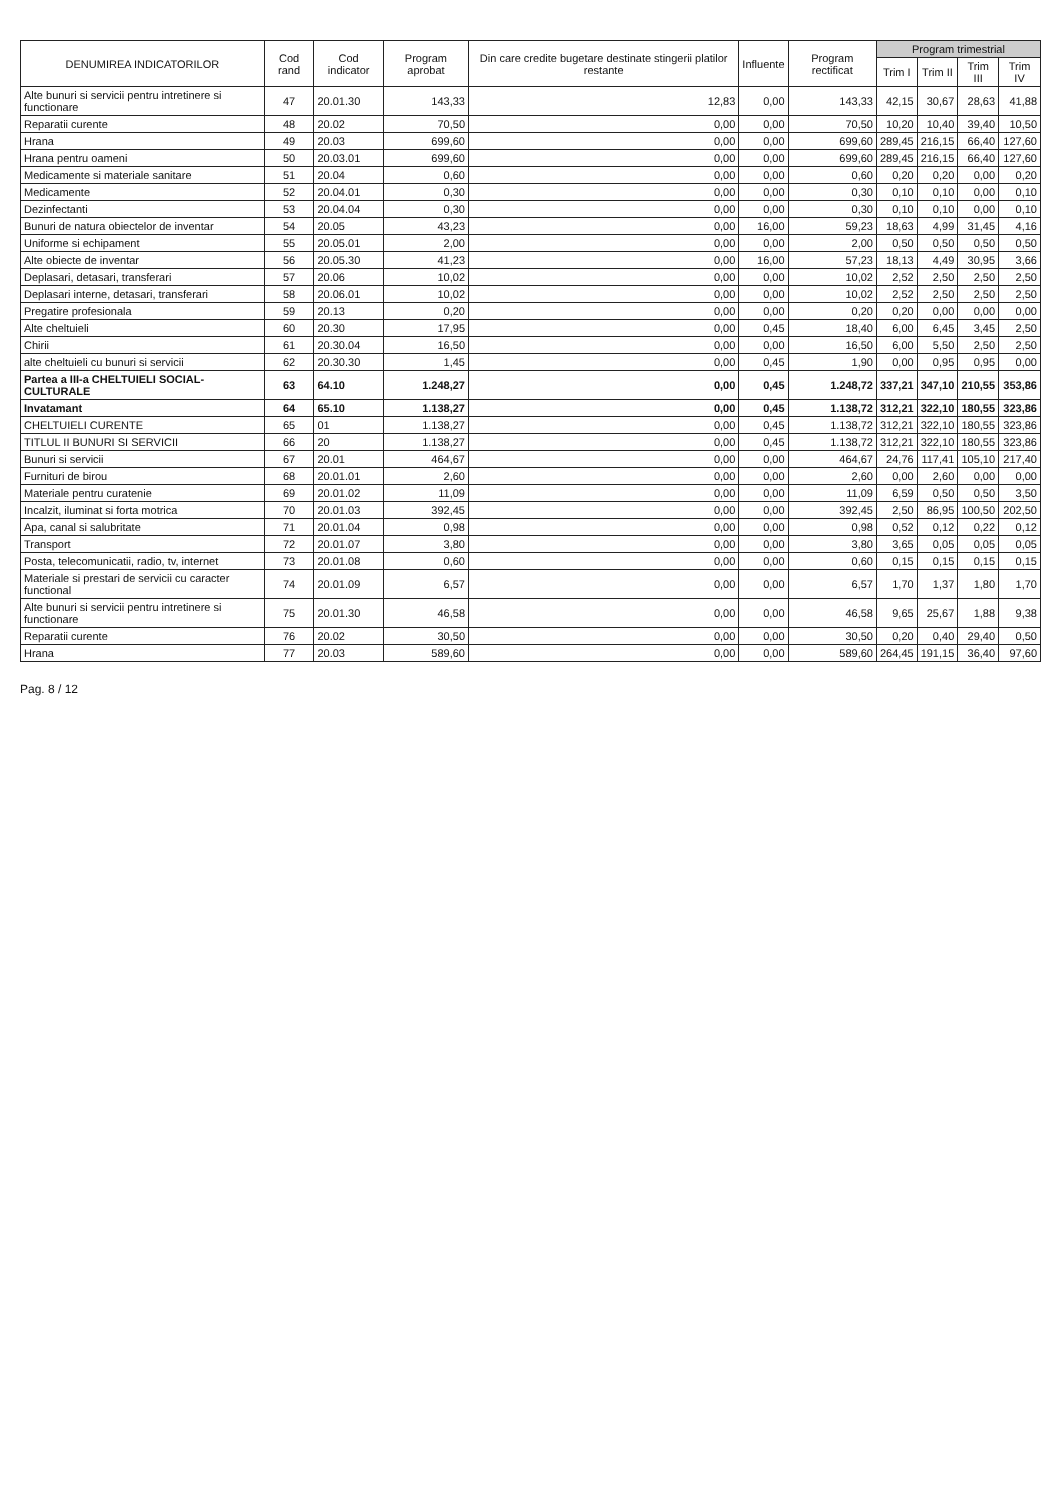| DENUMIREA INDICATORILOR | Cod rand | Cod indicator | Program aprobat | Din care credite bugetare destinate stingerii platilor restante | Influente | Program rectificat | Program trimestrial | | | |
| --- | --- | --- | --- | --- | --- | --- | --- | --- | --- | --- |
| | | | | | | | Trim I | Trim II | Trim III | Trim IV |
| Alte bunuri si servicii pentru intretinere si functionare | 47 | 20.01.30 | 143,33 | 12,83 | 0,00 | 143,33 | 42,15 | 30,67 | 28,63 | 41,88 |
| Reparatii curente | 48 | 20.02 | 70,50 | 0,00 | 0,00 | 70,50 | 10,20 | 10,40 | 39,40 | 10,50 |
| Hrana | 49 | 20.03 | 699,60 | 0,00 | 0,00 | 699,60 | 289,45 | 216,15 | 66,40 | 127,60 |
| Hrana pentru oameni | 50 | 20.03.01 | 699,60 | 0,00 | 0,00 | 699,60 | 289,45 | 216,15 | 66,40 | 127,60 |
| Medicamente si materiale sanitare | 51 | 20.04 | 0,60 | 0,00 | 0,00 | 0,60 | 0,20 | 0,20 | 0,00 | 0,20 |
| Medicamente | 52 | 20.04.01 | 0,30 | 0,00 | 0,00 | 0,30 | 0,10 | 0,10 | 0,00 | 0,10 |
| Dezinfectanti | 53 | 20.04.04 | 0,30 | 0,00 | 0,00 | 0,30 | 0,10 | 0,10 | 0,00 | 0,10 |
| Bunuri de natura obiectelor de inventar | 54 | 20.05 | 43,23 | 0,00 | 16,00 | 59,23 | 18,63 | 4,99 | 31,45 | 4,16 |
| Uniforme si echipament | 55 | 20.05.01 | 2,00 | 0,00 | 0,00 | 2,00 | 0,50 | 0,50 | 0,50 | 0,50 |
| Alte obiecte de inventar | 56 | 20.05.30 | 41,23 | 0,00 | 16,00 | 57,23 | 18,13 | 4,49 | 30,95 | 3,66 |
| Deplasari, detasari, transferari | 57 | 20.06 | 10,02 | 0,00 | 0,00 | 10,02 | 2,52 | 2,50 | 2,50 | 2,50 |
| Deplasari interne, detasari, transferari | 58 | 20.06.01 | 10,02 | 0,00 | 0,00 | 10,02 | 2,52 | 2,50 | 2,50 | 2,50 |
| Pregatire profesionala | 59 | 20.13 | 0,20 | 0,00 | 0,00 | 0,20 | 0,20 | 0,00 | 0,00 | 0,00 |
| Alte cheltuieli | 60 | 20.30 | 17,95 | 0,00 | 0,45 | 18,40 | 6,00 | 6,45 | 3,45 | 2,50 |
| Chirii | 61 | 20.30.04 | 16,50 | 0,00 | 0,00 | 16,50 | 6,00 | 5,50 | 2,50 | 2,50 |
| alte cheltuieli cu bunuri si servicii | 62 | 20.30.30 | 1,45 | 0,00 | 0,45 | 1,90 | 0,00 | 0,95 | 0,95 | 0,00 |
| Partea a III-a CHELTUIELI SOCIAL-CULTURALE | 63 | 64.10 | 1.248,27 | 0,00 | 0,45 | 1.248,72 | 337,21 | 347,10 | 210,55 | 353,86 |
| Invatamant | 64 | 65.10 | 1.138,27 | 0,00 | 0,45 | 1.138,72 | 312,21 | 322,10 | 180,55 | 323,86 |
| CHELTUIELI CURENTE | 65 | 01 | 1.138,27 | 0,00 | 0,45 | 1.138,72 | 312,21 | 322,10 | 180,55 | 323,86 |
| TITLUL II BUNURI SI SERVICII | 66 | 20 | 1.138,27 | 0,00 | 0,45 | 1.138,72 | 312,21 | 322,10 | 180,55 | 323,86 |
| Bunuri si servicii | 67 | 20.01 | 464,67 | 0,00 | 0,00 | 464,67 | 24,76 | 117,41 | 105,10 | 217,40 |
| Furnituri de birou | 68 | 20.01.01 | 2,60 | 0,00 | 0,00 | 2,60 | 0,00 | 2,60 | 0,00 | 0,00 |
| Materiale pentru curatenie | 69 | 20.01.02 | 11,09 | 0,00 | 0,00 | 11,09 | 6,59 | 0,50 | 0,50 | 3,50 |
| Incalzit, iluminat si forta motrica | 70 | 20.01.03 | 392,45 | 0,00 | 0,00 | 392,45 | 2,50 | 86,95 | 100,50 | 202,50 |
| Apa, canal si salubritate | 71 | 20.01.04 | 0,98 | 0,00 | 0,00 | 0,98 | 0,52 | 0,12 | 0,22 | 0,12 |
| Transport | 72 | 20.01.07 | 3,80 | 0,00 | 0,00 | 3,80 | 3,65 | 0,05 | 0,05 | 0,05 |
| Posta, telecomunicatii, radio, tv, internet | 73 | 20.01.08 | 0,60 | 0,00 | 0,00 | 0,60 | 0,15 | 0,15 | 0,15 | 0,15 |
| Materiale si prestari de servicii cu caracter functional | 74 | 20.01.09 | 6,57 | 0,00 | 0,00 | 6,57 | 1,70 | 1,37 | 1,80 | 1,70 |
| Alte bunuri si servicii pentru intretinere si functionare | 75 | 20.01.30 | 46,58 | 0,00 | 0,00 | 46,58 | 9,65 | 25,67 | 1,88 | 9,38 |
| Reparatii curente | 76 | 20.02 | 30,50 | 0,00 | 0,00 | 30,50 | 0,20 | 0,40 | 29,40 | 0,50 |
| Hrana | 77 | 20.03 | 589,60 | 0,00 | 0,00 | 589,60 | 264,45 | 191,15 | 36,40 | 97,60 |
Pag. 8 / 12